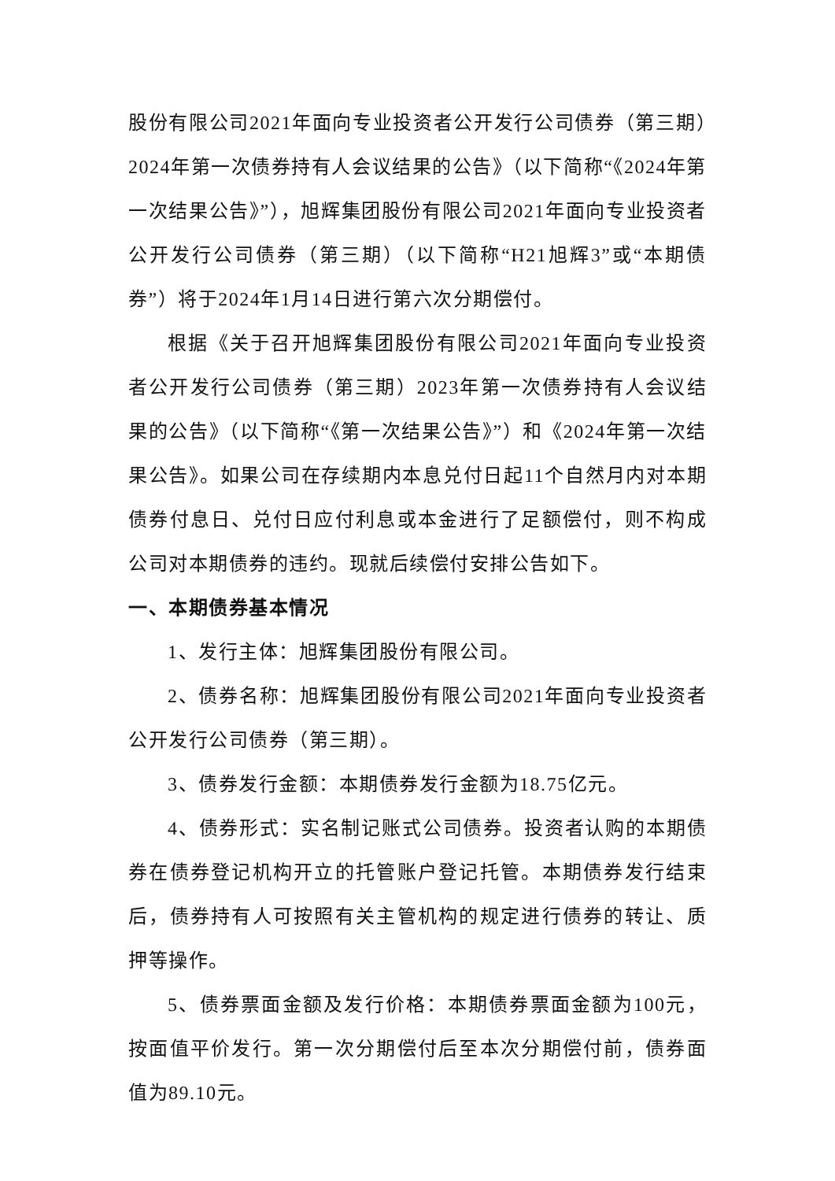股份有限公司2021年面向专业投资者公开发行公司债券（第三期）2024年第一次债券持有人会议结果的公告》（以下简称“《2024年第一次结果公告》”），旭辉集团股份有限公司2021年面向专业投资者公开发行公司债券（第三期）（以下简称“H21旭辉3”或“本期债券”）将于2024年1月14日进行第六次分期偿付。
根据《关于召开旭辉集团股份有限公司2021年面向专业投资者公开发行公司债券（第三期）2023年第一次债券持有人会议结果的公告》（以下简称“《第一次结果公告》”）和《2024年第一次结果公告》。如果公司在存续期内本息兑付日起11个自然月内对本期债券付息日、兑付日应付利息或本金进行了足额偿付，则不构成公司对本期债券的违约。现就后续偿付安排公告如下。
一、本期债券基本情况
1、发行主体：旭辉集团股份有限公司。
2、债券名称：旭辉集团股份有限公司2021年面向专业投资者公开发行公司债券（第三期）。
3、债券发行金额：本期债券发行金额为18.75亿元。
4、债券形式：实名制记账式公司债券。投资者认购的本期债券在债券登记机构开立的托管账户登记托管。本期债券发行结束后，债券持有人可按照有关主管机构的规定进行债券的转让、质押等操作。
5、债券票面金额及发行价格：本期债券票面金额为100元，按面值平价发行。第一次分期偿付后至本次分期偿付前，债券面值为89.10元。